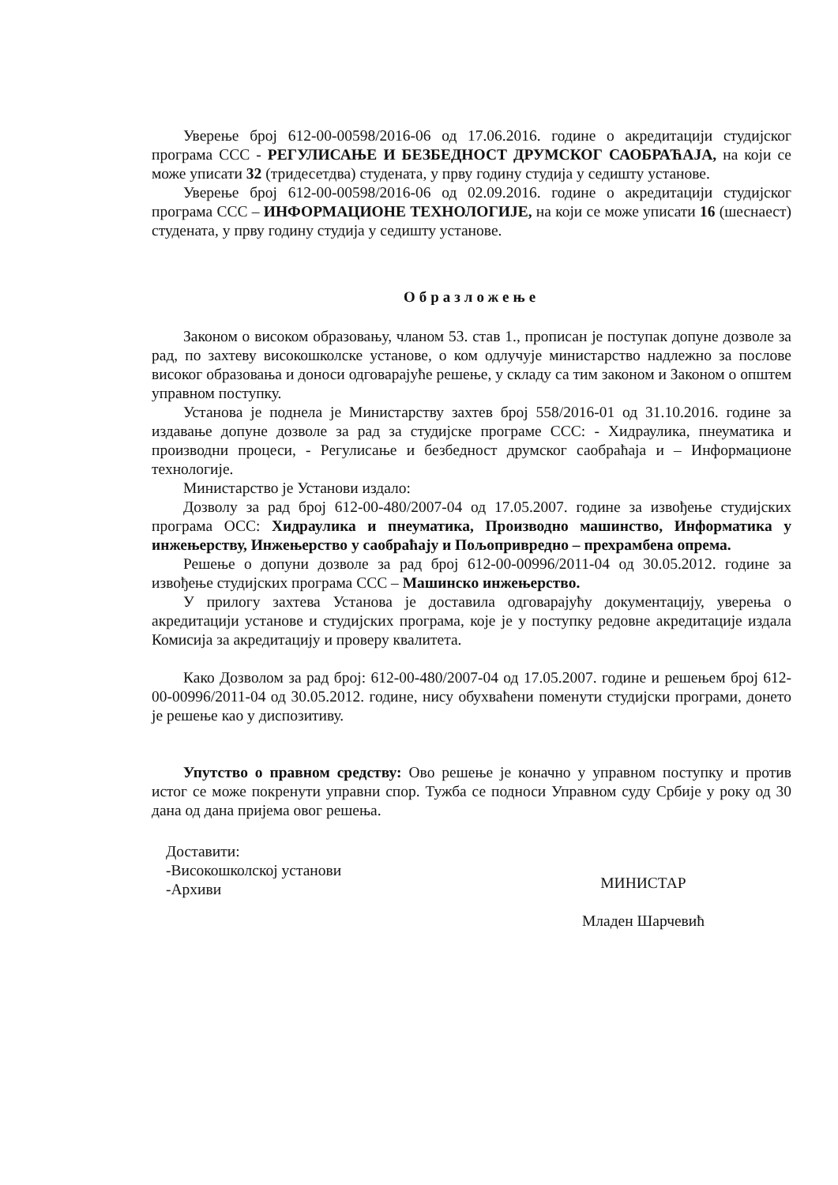Уверење број 612-00-00598/2016-06 од 17.06.2016. године о акредитацији студијског програма ССС - РЕГУЛИСАЊЕ И БЕЗБЕДНОСТ ДРУМСКОГ САОБРАЋАЈА, на који се може уписати 32 (тридесетдва) студената, у прву годину студија у седишту установе.
Уверење број 612-00-00598/2016-06 од 02.09.2016. године о акредитацији студијског програма ССС – ИНФОРМАЦИОНЕ ТЕХНОЛОГИЈЕ, на који се може уписати 16 (шеснаест) студената, у прву годину студија у седишту установе.
Образложење
Законом о високом образовању, чланом 53. став 1., прописан је поступак допуне дозволе за рад, по захтеву високошколске установе, о ком одлучује министарство надлежно за послове високог образовања и доноси одговарајуће решење, у складу са тим законом и Законом о општем управном поступку.
Установа је поднела је Министарству захтев број 558/2016-01 од 31.10.2016. године за издавање допуне дозволе за рад за студијске програме ССС: - Хидраулика, пнеуматика и производни процеси, - Регулисање и безбедност друмског саобраћаја и – Информационе технологије.
Министарство је Установи издало:
Дозволу за рад број 612-00-480/2007-04 од 17.05.2007. године за извођење студијских програма ОСС: Хидраулика и пнеуматика, Производно машинство, Информатика у инжењерству, Инжењерство у саобраћају и Пољопривредно – прехрамбена опрема.
Решење о допуни дозволе за рад број 612-00-00996/2011-04 од 30.05.2012. године за извођење студијских програма ССС – Машинско инжењерство.
У прилогу захтева Установа је доставила одговарајућу документацију, уверења о акредитацији установе и студијских програма, које је у поступку редовне акредитације издала Комисија за акредитацију и проверу квалитета.
Како Дозволом за рад број: 612-00-480/2007-04 од 17.05.2007. године и решењем број 612-00-00996/2011-04 од 30.05.2012. године, нису обухваћени поменути студијски програми, донето је решење као у диспозитиву.
Упутство о правном средству: Ово решење је коначно у управном поступку и против истог се може покренути управни спор. Тужба се подноси Управном суду Србије у року од 30 дана од дана пријема овог решења.
Доставити:
-Високошколској установи
-Архиви
МИНИСТАР
Младен Шарчевић